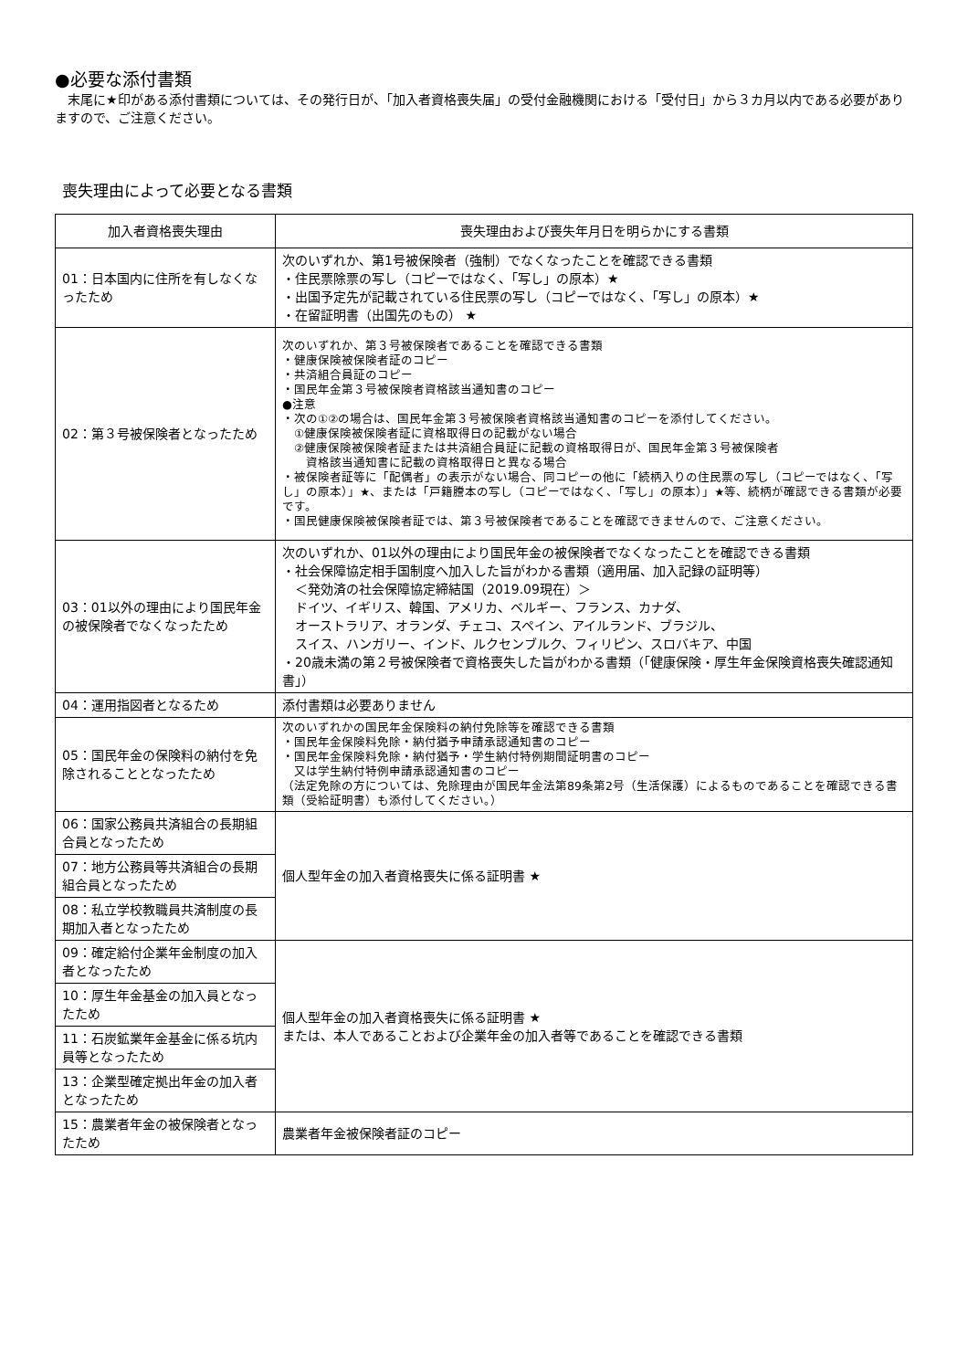●必要な添付書類
　末尾に★印がある添付書類については、その発行日が、「加入者資格喪失届」の受付金融機関における「受付日」から３カ月以内である必要がありますので、ご注意ください。
喪失理由によって必要となる書類
| 加入者資格喪失理由 | 喪失理由および喪失年月日を明らかにする書類 |
| --- | --- |
| 01：日本国内に住所を有しなくなったため | 次のいずれか、第1号被保険者（強制）でなくなったことを確認できる書類 ・住民票除票の写し（コピーではなく、「写し」の原本）★ ・出国予定先が記載されている住民票の写し（コピーではなく、「写し」の原本）★ ・在留証明書（出国先のもの） ★ |
| 02：第３号被保険者となったため | 次のいずれか、第３号被保険者であることを確認できる書類 ・健康保険被保険者証のコピー ・共済組合員証のコピー ・国民年金第３号被保険者資格該当通知書のコピー ●注意 ・次の①②の場合は、国民年金第３号被保険者資格該当通知書のコピーを添付してください。 ①健康保険被保険者証に資格取得日の記載がない場合 ②健康保険被保険者証または共済組合員証に記載の資格取得日が、国民年金第３号被保険者 資格該当通知書に記載の資格取得日と異なる場合 ・被保険者証等に「配偶者」の表示がない場合、同コピーの他に「続柄入りの住民票の写し（コピーではなく、「写し」の原本）」★、または「戸籍謄本の写し（コピーではなく、「写し」の原本）」★等、続柄が確認できる書類が必要です。 ・国民健康保険被保険者証では、第３号被保険者であることを確認できませんので、ご注意ください。 |
| 03：01以外の理由により国民年金の被保険者でなくなったため | 次のいずれか、01以外の理由により国民年金の被保険者でなくなったことを確認できる書類 ・社会保障協定相手国制度へ加入した旨がわかる書類（適用届、加入記録の証明等） ＜発効済の社会保障協定締結国（2019.09現在）＞ ドイツ、イギリス、韓国、アメリカ、ベルギー、フランス、カナダ、 オーストラリア、オランダ、チェコ、スペイン、アイルランド、ブラジル、 スイス、ハンガリー、インド、ルクセンブルク、フィリピン、スロバキア、中国 ・20歳未満の第２号被保険者で資格喪失した旨がわかる書類（「健康保険・厚生年金保険資格喪失確認通知書」） |
| 04：運用指図者となるため | 添付書類は必要ありません |
| 05：国民年金の保険料の納付を免除されることとなったため | 次のいずれかの国民年金保険料の納付免除等を確認できる書類 ・国民年金保険料免除・納付猶予申請承認通知書のコピー ・国民年金保険料免除・納付猶予・学生納付特例期間証明書のコピー 又は学生納付特例申請承認通知書のコピー （法定免除の方については、免除理由が国民年金法第89条第2号（生活保護）によるものであることを確認できる書類（受給証明書）も添付してください。） |
| 06：国家公務員共済組合の長期組合員となったため | 個人型年金の加入者資格喪失に係る証明書 ★ |
| 07：地方公務員等共済組合の長期組合員となったため | |
| 08：私立学校教職員共済制度の長期加入者となったため | |
| 09：確定給付企業年金制度の加入者となったため | 個人型年金の加入者資格喪失に係る証明書 ★ または、本人であることおよび企業年金の加入者等であることを確認できる書類 |
| 10：厚生年金基金の加入員となったため | |
| 11：石炭鉱業年金基金に係る坑内員等となったため | |
| 13：企業型確定拠出年金の加入者となったため | |
| 15：農業者年金の被保険者となったため | 農業者年金被保険者証のコピー |